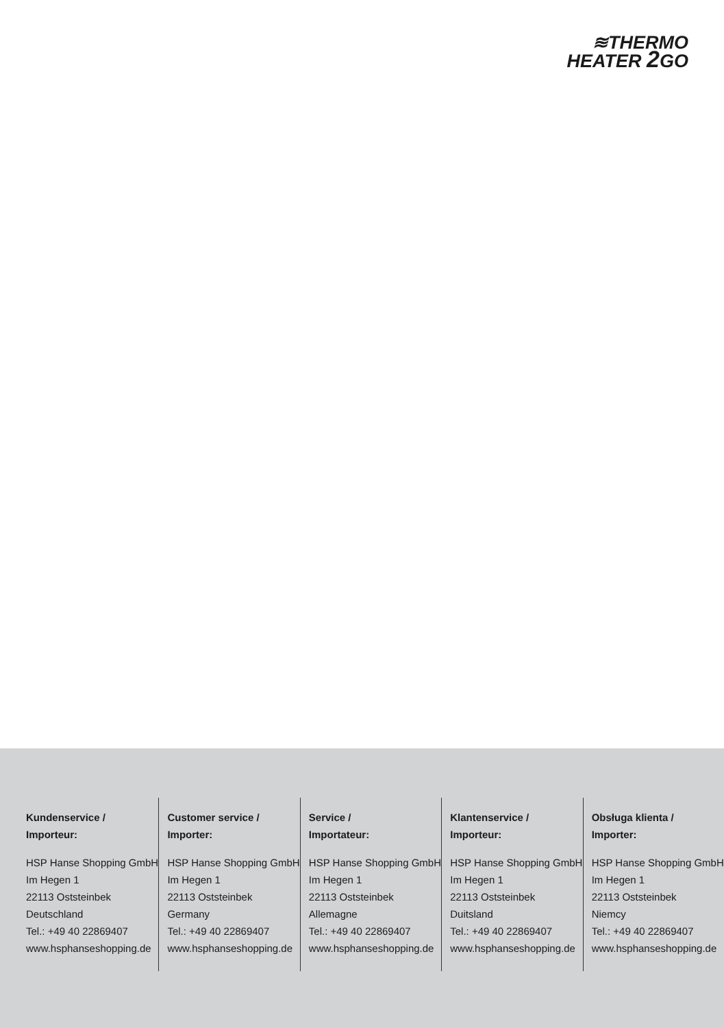≋THERMO
HEATER 2 GO
Kundenservice /
Importeur:
HSP Hanse Shopping GmbH
Im Hegen 1
22113 Oststeinbek
Deutschland
Tel.: +49 40 22869407
www.hsphanseshopping.de
Customer service /
Importer:
HSP Hanse Shopping GmbH
Im Hegen 1
22113 Oststeinbek
Germany
Tel.: +49 40 22869407
www.hsphanseshopping.de
Service /
Importateur:
HSP Hanse Shopping GmbH
Im Hegen 1
22113 Oststeinbek
Allemagne
Tel.: +49 40 22869407
www.hsphanseshopping.de
Klantenservice /
Importeur:
HSP Hanse Shopping GmbH
Im Hegen 1
22113 Oststeinbek
Duitsland
Tel.: +49 40 22869407
www.hsphanseshopping.de
Obsługa klienta /
Importer:
HSP Hanse Shopping GmbH
Im Hegen 1
22113 Oststeinbek
Niemcy
Tel.: +49 40 22869407
www.hsphanseshopping.de